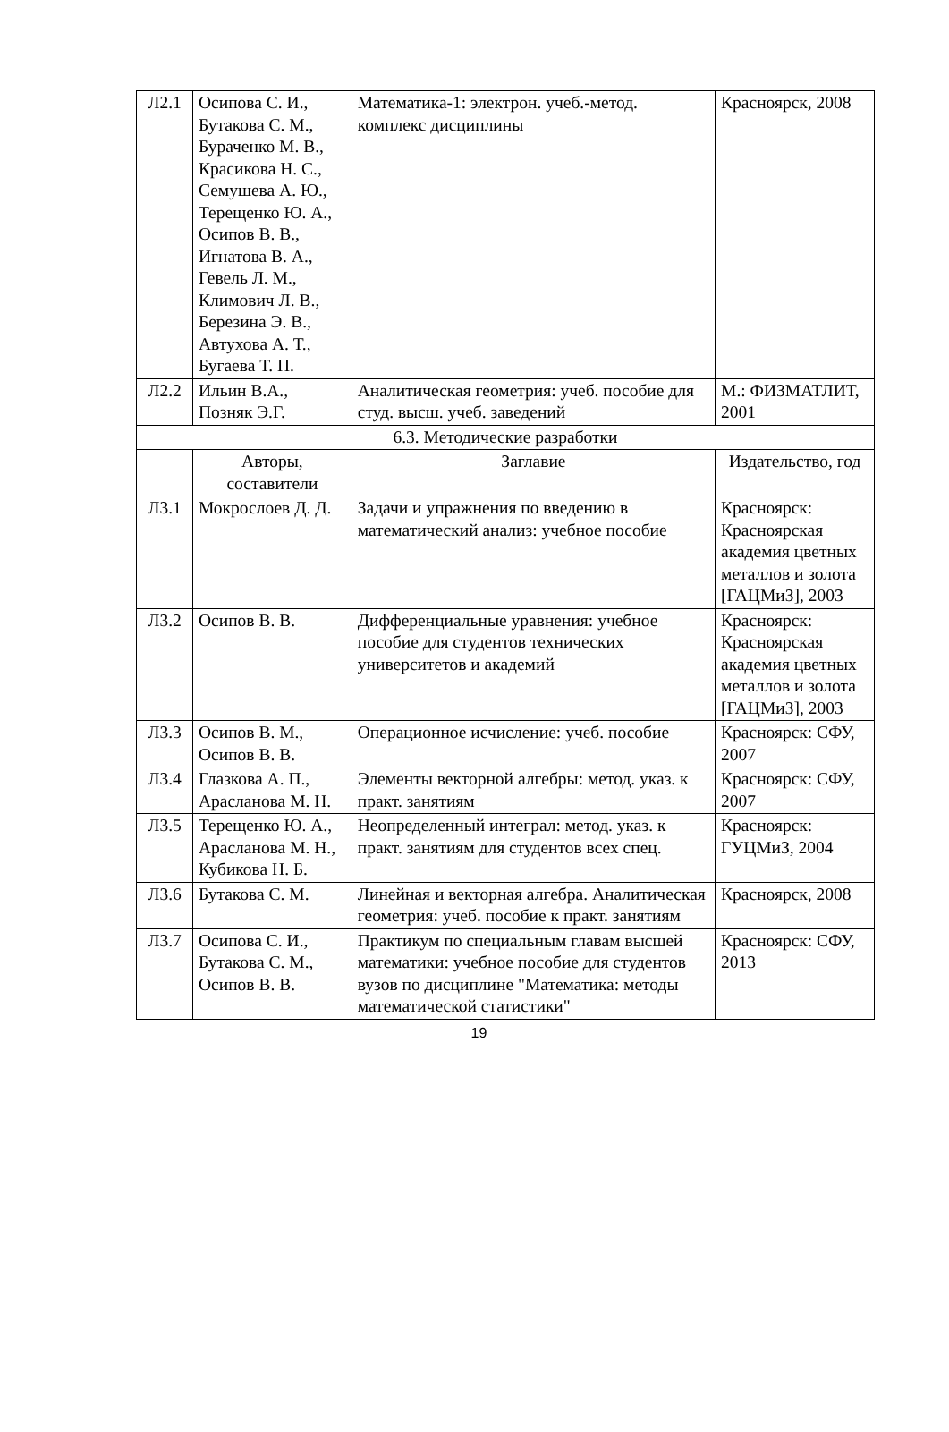| Л2.1 | Осипова С. И., Бутакова С. М., Бураченко М. В., Красикова Н. С., Семушева А. Ю., Терещенко Ю. А., Осипов В. В., Игнатова В. А., Гевель Л. М., Климович Л. В., Березина Э. В., Автухова А. Т., Бугаева Т. П. | Математика-1: электрон. учеб.-метод. комплекс дисциплины | Красноярск, 2008 |
| Л2.2 | Ильин В.А., Позняк Э.Г. | Аналитическая геометрия: учеб. пособие для студ. высш. учеб. заведений | М.: ФИЗМАТЛИТ, 2001 |
| 6.3. Методические разработки | | | |
| | Авторы, составители | Заглавие | Издательство, год |
| Л3.1 | Мокрослоев Д. Д. | Задачи и упражнения по введению в математический анализ: учебное пособие | Красноярск: Красноярская академия цветных металлов и золота [ГАЦМиЗ], 2003 |
| Л3.2 | Осипов В. В. | Дифференциальные уравнения: учебное пособие для студентов технических университетов и академий | Красноярск: Красноярская академия цветных металлов и золота [ГАЦМиЗ], 2003 |
| Л3.3 | Осипов В. М., Осипов В. В. | Операционное исчисление: учеб. пособие | Красноярск: СФУ, 2007 |
| Л3.4 | Глазкова А. П., Арасланова М. Н. | Элементы векторной алгебры: метод. указ. к практ. занятиям | Красноярск: СФУ, 2007 |
| Л3.5 | Терещенко Ю. А., Арасланова М. Н., Кубикова Н. Б. | Неопределенный интеграл: метод. указ. к практ. занятиям для студентов всех спец. | Красноярск: ГУЦМиЗ, 2004 |
| Л3.6 | Бутакова С. М. | Линейная и векторная алгебра. Аналитическая геометрия: учеб. пособие к практ. занятиям | Красноярск, 2008 |
| Л3.7 | Осипова С. И., Бутакова С. М., Осипов В. В. | Практикум по специальным главам высшей математики: учебное пособие для студентов вузов по дисциплине "Математика: методы математической статистики" | Красноярск: СФУ, 2013 |
19